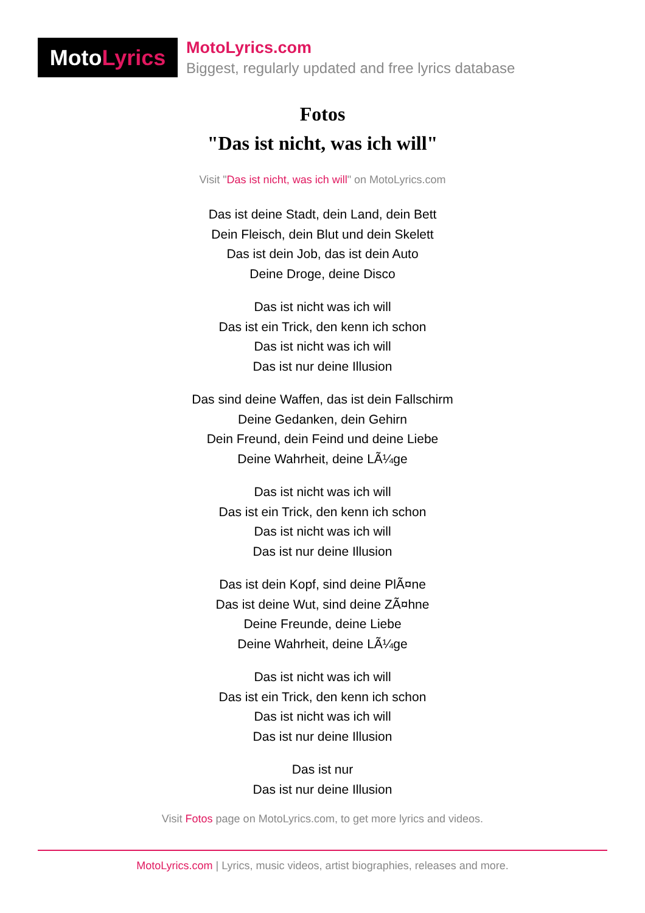Moto Lyrics
MotoLyrics.com
Biggest, regularly updated and free lyrics database
Fotos
"Das ist nicht, was ich will"
Visit "Das ist nicht, was ich will" on MotoLyrics.com
Das ist deine Stadt, dein Land, dein Bett
Dein Fleisch, dein Blut und dein Skelett
Das ist dein Job, das ist dein Auto
Deine Droge, deine Disco
Das ist nicht was ich will
Das ist ein Trick, den kenn ich schon
Das ist nicht was ich will
Das ist nur deine Illusion
Das sind deine Waffen, das ist dein Fallschirm
Deine Gedanken, dein Gehirn
Dein Freund, dein Feind und deine Liebe
Deine Wahrheit, deine LÃ¼ge
Das ist nicht was ich will
Das ist ein Trick, den kenn ich schon
Das ist nicht was ich will
Das ist nur deine Illusion
Das ist dein Kopf, sind deine PlÃ¤ne
Das ist deine Wut, sind deine ZÃ¤hne
Deine Freunde, deine Liebe
Deine Wahrheit, deine LÃ¼ge
Das ist nicht was ich will
Das ist ein Trick, den kenn ich schon
Das ist nicht was ich will
Das ist nur deine Illusion
Das ist nur
Das ist nur deine Illusion
Visit Fotos page on MotoLyrics.com, to get more lyrics and videos.
MotoLyrics.com | Lyrics, music videos, artist biographies, releases and more.